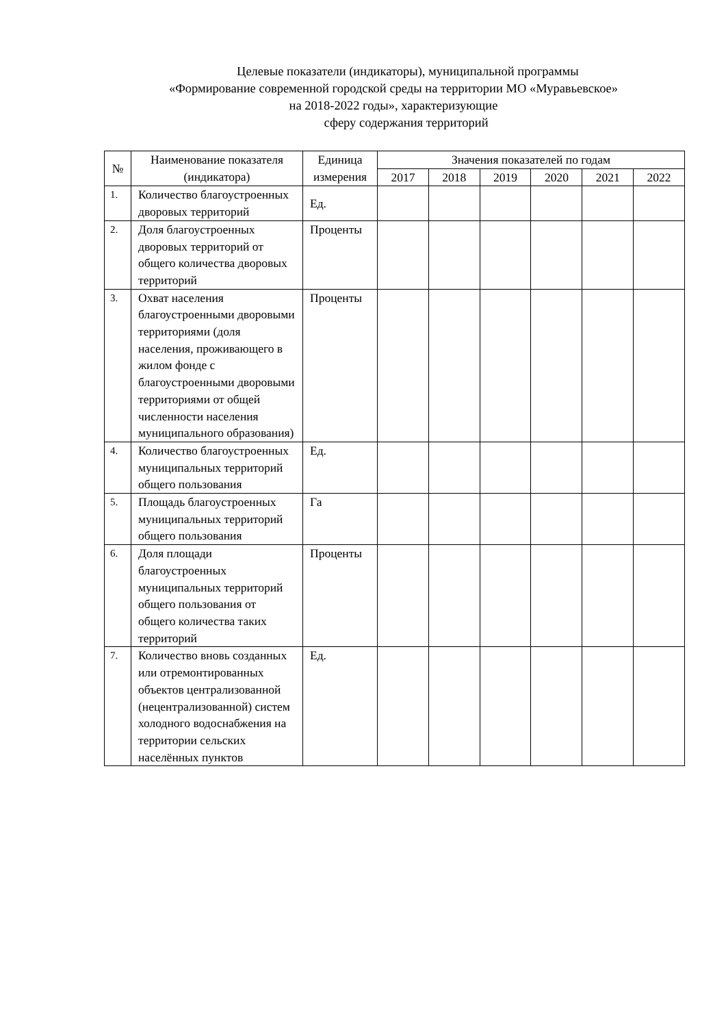Целевые показатели (индикаторы), муниципальной программы
«Формирование современной городской среды на территории МО «Муравьевское»
на 2018-2022 годы», характеризующие
сферу содержания территорий
| № | Наименование показателя (индикатора) | Единица измерения | Значения показателей по годам | | | | | |
| --- | --- | --- | --- | --- | --- | --- | --- | --- |
| | | | 2017 | 2018 | 2019 | 2020 | 2021 | 2022 |
| 1. | Количество благоустроенных дворовых территорий | Ед. | | | | | | |
| 2. | Доля благоустроенных дворовых территорий от общего количества дворовых территорий | Проценты | | | | | | |
| 3. | Охват населения благоустроенными дворовыми территориями (доля населения, проживающего в жилом фонде с благоустроенными дворовыми территориями от общей численности населения муниципального образования) | Проценты | | | | | | |
| 4. | Количество благоустроенных муниципальных территорий общего пользования | Ед. | | | | | | |
| 5. | Площадь благоустроенных муниципальных территорий общего пользования | Га | | | | | | |
| 6. | Доля площади благоустроенных муниципальных территорий общего пользования от общего количества таких территорий | Проценты | | | | | | |
| 7. | Количество вновь созданных или отремонтированных объектов централизованной (нецентрализованной) систем холодного водоснабжения на территории сельских населённых пунктов | Ед. | | | | | | |